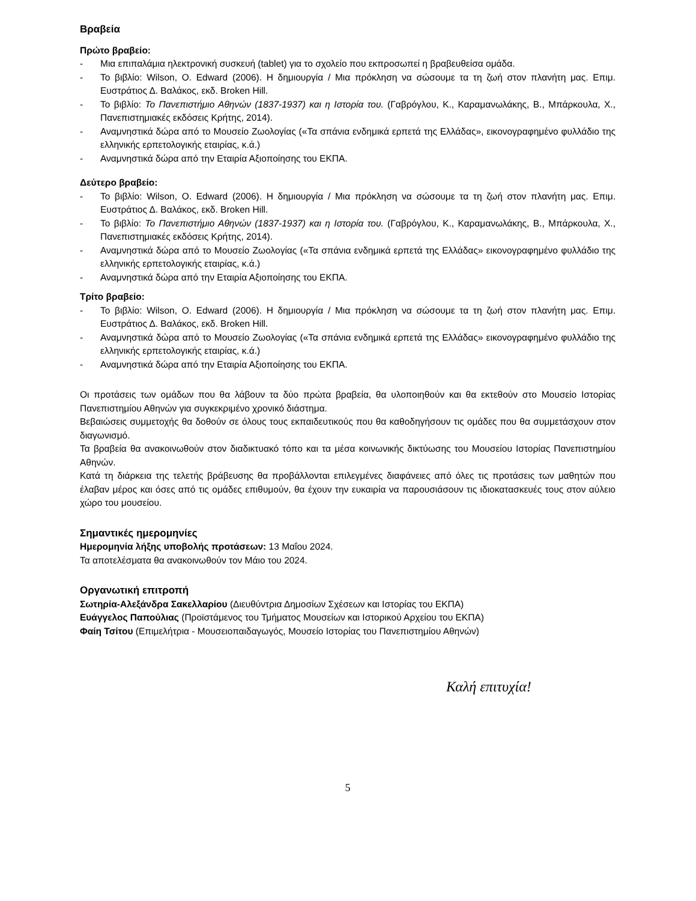Βραβεία
Πρώτο βραβείο:
- Μια επιπαλάμια ηλεκτρονική συσκευή (tablet) για το σχολείο που εκπροσωπεί η βραβευθείσα ομάδα.
- Το βιβλίο: Wilson, O. Edward (2006). Η δημιουργία / Μια πρόκληση να σώσουμε τα τη ζωή στον πλανήτη μας. Επιμ. Ευστράτιος Δ. Βαλάκος, εκδ. Broken Hill.
- Το βιβλίο: Το Πανεπιστήμιο Αθηνών (1837-1937) και η Ιστορία του. (Γαβρόγλου, Κ., Καραμανωλάκης, Β., Μπάρκουλα, Χ., Πανεπιστημιακές εκδόσεις Κρήτης, 2014).
- Αναμνηστικά δώρα από το Μουσείο Ζωολογίας («Τα σπάνια ενδημικά ερπετά της Ελλάδας», εικονογραφημένο φυλλάδιο της ελληνικής ερπετολογικής εταιρίας, κ.ά.)
- Αναμνηστικά δώρα από την Εταιρία Αξιοποίησης του ΕΚΠΑ.
Δεύτερο βραβείο:
- Το βιβλίο: Wilson, O. Edward (2006). Η δημιουργία / Μια πρόκληση να σώσουμε τα τη ζωή στον πλανήτη μας. Επιμ. Ευστράτιος Δ. Βαλάκος, εκδ. Broken Hill.
- Το βιβλίο: Το Πανεπιστήμιο Αθηνών (1837-1937) και η Ιστορία του. (Γαβρόγλου, Κ., Καραμανωλάκης, Β., Μπάρκουλα, Χ., Πανεπιστημιακές εκδόσεις Κρήτης, 2014).
- Αναμνηστικά δώρα από το Μουσείο Ζωολογίας («Τα σπάνια ενδημικά ερπετά της Ελλάδας» εικονογραφημένο φυλλάδιο της ελληνικής ερπετολογικής εταιρίας, κ.ά.)
- Αναμνηστικά δώρα από την Εταιρία Αξιοποίησης του ΕΚΠΑ.
Τρίτο βραβείο:
- Το βιβλίο: Wilson, O. Edward (2006). Η δημιουργία / Μια πρόκληση να σώσουμε τα τη ζωή στον πλανήτη μας. Επιμ. Ευστράτιος Δ. Βαλάκος, εκδ. Broken Hill.
- Αναμνηστικά δώρα από το Μουσείο Ζωολογίας («Τα σπάνια ενδημικά ερπετά της Ελλάδας» εικονογραφημένο φυλλάδιο της ελληνικής ερπετολογικής εταιρίας, κ.ά.)
- Αναμνηστικά δώρα από την Εταιρία Αξιοποίησης του ΕΚΠΑ.
Οι προτάσεις των ομάδων που θα λάβουν τα δύο πρώτα βραβεία, θα υλοποιηθούν και θα εκτεθούν στο Μουσείο Ιστορίας Πανεπιστημίου Αθηνών για συγκεκριμένο χρονικό διάστημα.
Βεβαιώσεις συμμετοχής θα δοθούν σε όλους τους εκπαιδευτικούς που θα καθοδηγήσουν τις ομάδες που θα συμμετάσχουν στον διαγωνισμό.
Τα βραβεία θα ανακοινωθούν στον διαδικτυακό τόπο και τα μέσα κοινωνικής δικτύωσης του Μουσείου Ιστορίας Πανεπιστημίου Αθηνών.
Κατά τη διάρκεια της τελετής βράβευσης θα προβάλλονται επιλεγμένες διαφάνειες από όλες τις προτάσεις των μαθητών που έλαβαν μέρος και όσες από τις ομάδες επιθυμούν, θα έχουν την ευκαιρία να παρουσιάσουν τις ιδιοκατασκευές τους στον αύλειο χώρο του μουσείου.
Σημαντικές ημερομηνίες
Ημερομηνία λήξης υποβολής προτάσεων: 13 Μαΐου 2024.
Τα αποτελέσματα θα ανακοινωθούν τον Μάιο του 2024.
Οργανωτική επιτροπή
Σωτηρία-Αλεξάνδρα Σακελλαρίου (Διευθύντρια Δημοσίων Σχέσεων και Ιστορίας του ΕΚΠΑ)
Ευάγγελος Παπούλιας (Προϊστάμενος του Τμήματος Μουσείων και Ιστορικού Αρχείου του ΕΚΠΑ)
Φαίη Τσίτου (Επιμελήτρια - Μουσειοπαιδαγωγός, Μουσείο Ιστορίας του Πανεπιστημίου Αθηνών)
Καλή επιτυχία!
5